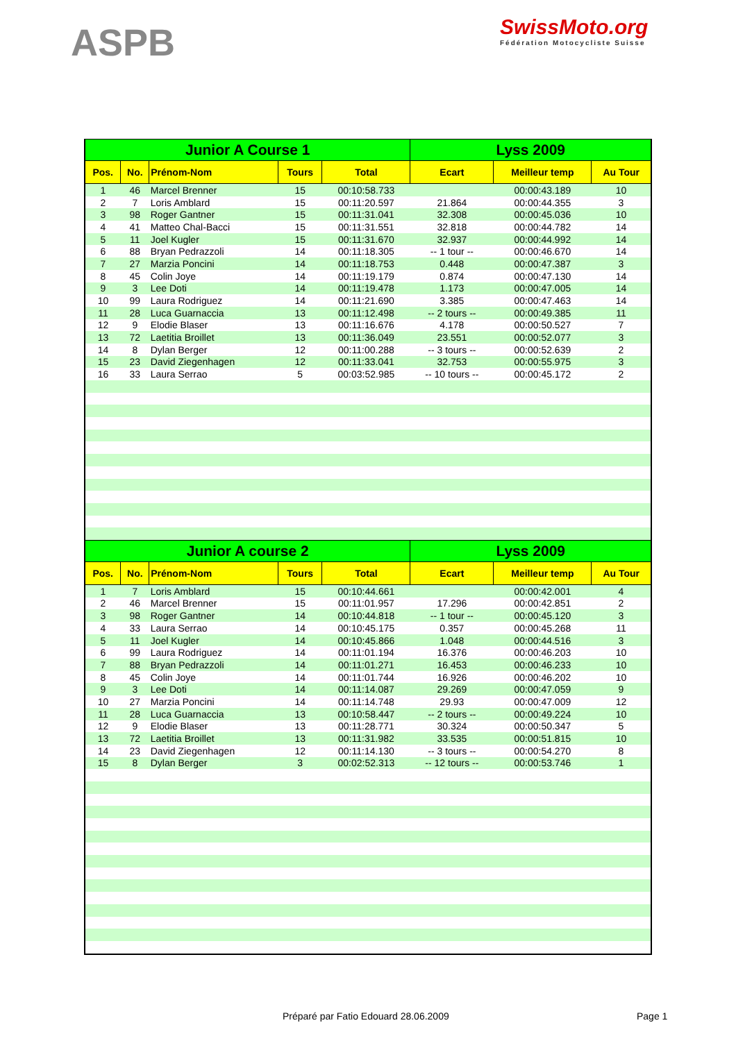ASPB
SwissMoto.org
Fédération Motocycliste Suisse
| Junior A Course 1 | | | | | Lyss 2009 | | |
| --- | --- | --- | --- | --- | --- | --- | --- |
| Pos. | No. | Prénom-Nom | Tours | Total | Ecart | Meilleur temp | Au Tour |
| 1 | 46 | Marcel Brenner | 15 | 00:10:58.733 | | 00:00:43.189 | 10 |
| 2 | 7 | Loris Amblard | 15 | 00:11:20.597 | 21.864 | 00:00:44.355 | 3 |
| 3 | 98 | Roger Gantner | 15 | 00:11:31.041 | 32.308 | 00:00:45.036 | 10 |
| 4 | 41 | Matteo Chal-Bacci | 15 | 00:11:31.551 | 32.818 | 00:00:44.782 | 14 |
| 5 | 11 | Joel Kugler | 15 | 00:11:31.670 | 32.937 | 00:00:44.992 | 14 |
| 6 | 88 | Bryan Pedrazzoli | 14 | 00:11:18.305 | -- 1 tour -- | 00:00:46.670 | 14 |
| 7 | 27 | Marzia Poncini | 14 | 00:11:18.753 | 0.448 | 00:00:47.387 | 3 |
| 8 | 45 | Colin Joye | 14 | 00:11:19.179 | 0.874 | 00:00:47.130 | 14 |
| 9 | 3 | Lee Doti | 14 | 00:11:19.478 | 1.173 | 00:00:47.005 | 14 |
| 10 | 99 | Laura Rodriguez | 14 | 00:11:21.690 | 3.385 | 00:00:47.463 | 14 |
| 11 | 28 | Luca Guarnaccia | 13 | 00:11:12.498 | -- 2 tours -- | 00:00:49.385 | 11 |
| 12 | 9 | Elodie Blaser | 13 | 00:11:16.676 | 4.178 | 00:00:50.527 | 7 |
| 13 | 72 | Laetitia Broillet | 13 | 00:11:36.049 | 23.551 | 00:00:52.077 | 3 |
| 14 | 8 | Dylan Berger | 12 | 00:11:00.288 | -- 3 tours -- | 00:00:52.639 | 2 |
| 15 | 23 | David Ziegenhagen | 12 | 00:11:33.041 | 32.753 | 00:00:55.975 | 3 |
| 16 | 33 | Laura Serrao | 5 | 00:03:52.985 | -- 10 tours -- | 00:00:45.172 | 2 |
| Junior A course 2 | | | | | Lyss 2009 | | |
| --- | --- | --- | --- | --- | --- | --- | --- |
| Pos. | No. | Prénom-Nom | Tours | Total | Ecart | Meilleur temp | Au Tour |
| 1 | 7 | Loris Amblard | 15 | 00:10:44.661 | | 00:00:42.001 | 4 |
| 2 | 46 | Marcel Brenner | 15 | 00:11:01.957 | 17.296 | 00:00:42.851 | 2 |
| 3 | 98 | Roger Gantner | 14 | 00:10:44.818 | -- 1 tour -- | 00:00:45.120 | 3 |
| 4 | 33 | Laura Serrao | 14 | 00:10:45.175 | 0.357 | 00:00:45.268 | 11 |
| 5 | 11 | Joel Kugler | 14 | 00:10:45.866 | 1.048 | 00:00:44.516 | 3 |
| 6 | 99 | Laura Rodriguez | 14 | 00:11:01.194 | 16.376 | 00:00:46.203 | 10 |
| 7 | 88 | Bryan Pedrazzoli | 14 | 00:11:01.271 | 16.453 | 00:00:46.233 | 10 |
| 8 | 45 | Colin Joye | 14 | 00:11:01.744 | 16.926 | 00:00:46.202 | 10 |
| 9 | 3 | Lee Doti | 14 | 00:11:14.087 | 29.269 | 00:00:47.059 | 9 |
| 10 | 27 | Marzia Poncini | 14 | 00:11:14.748 | 29.93 | 00:00:47.009 | 12 |
| 11 | 28 | Luca Guarnaccia | 13 | 00:10:58.447 | -- 2 tours -- | 00:00:49.224 | 10 |
| 12 | 9 | Elodie Blaser | 13 | 00:11:28.771 | 30.324 | 00:00:50.347 | 5 |
| 13 | 72 | Laetitia Broillet | 13 | 00:11:31.982 | 33.535 | 00:00:51.815 | 10 |
| 14 | 23 | David Ziegenhagen | 12 | 00:11:14.130 | -- 3 tours -- | 00:00:54.270 | 8 |
| 15 | 8 | Dylan Berger | 3 | 00:02:52.313 | -- 12 tours -- | 00:00:53.746 | 1 |
Préparé par Fatio Edouard 28.06.2009
Page 1